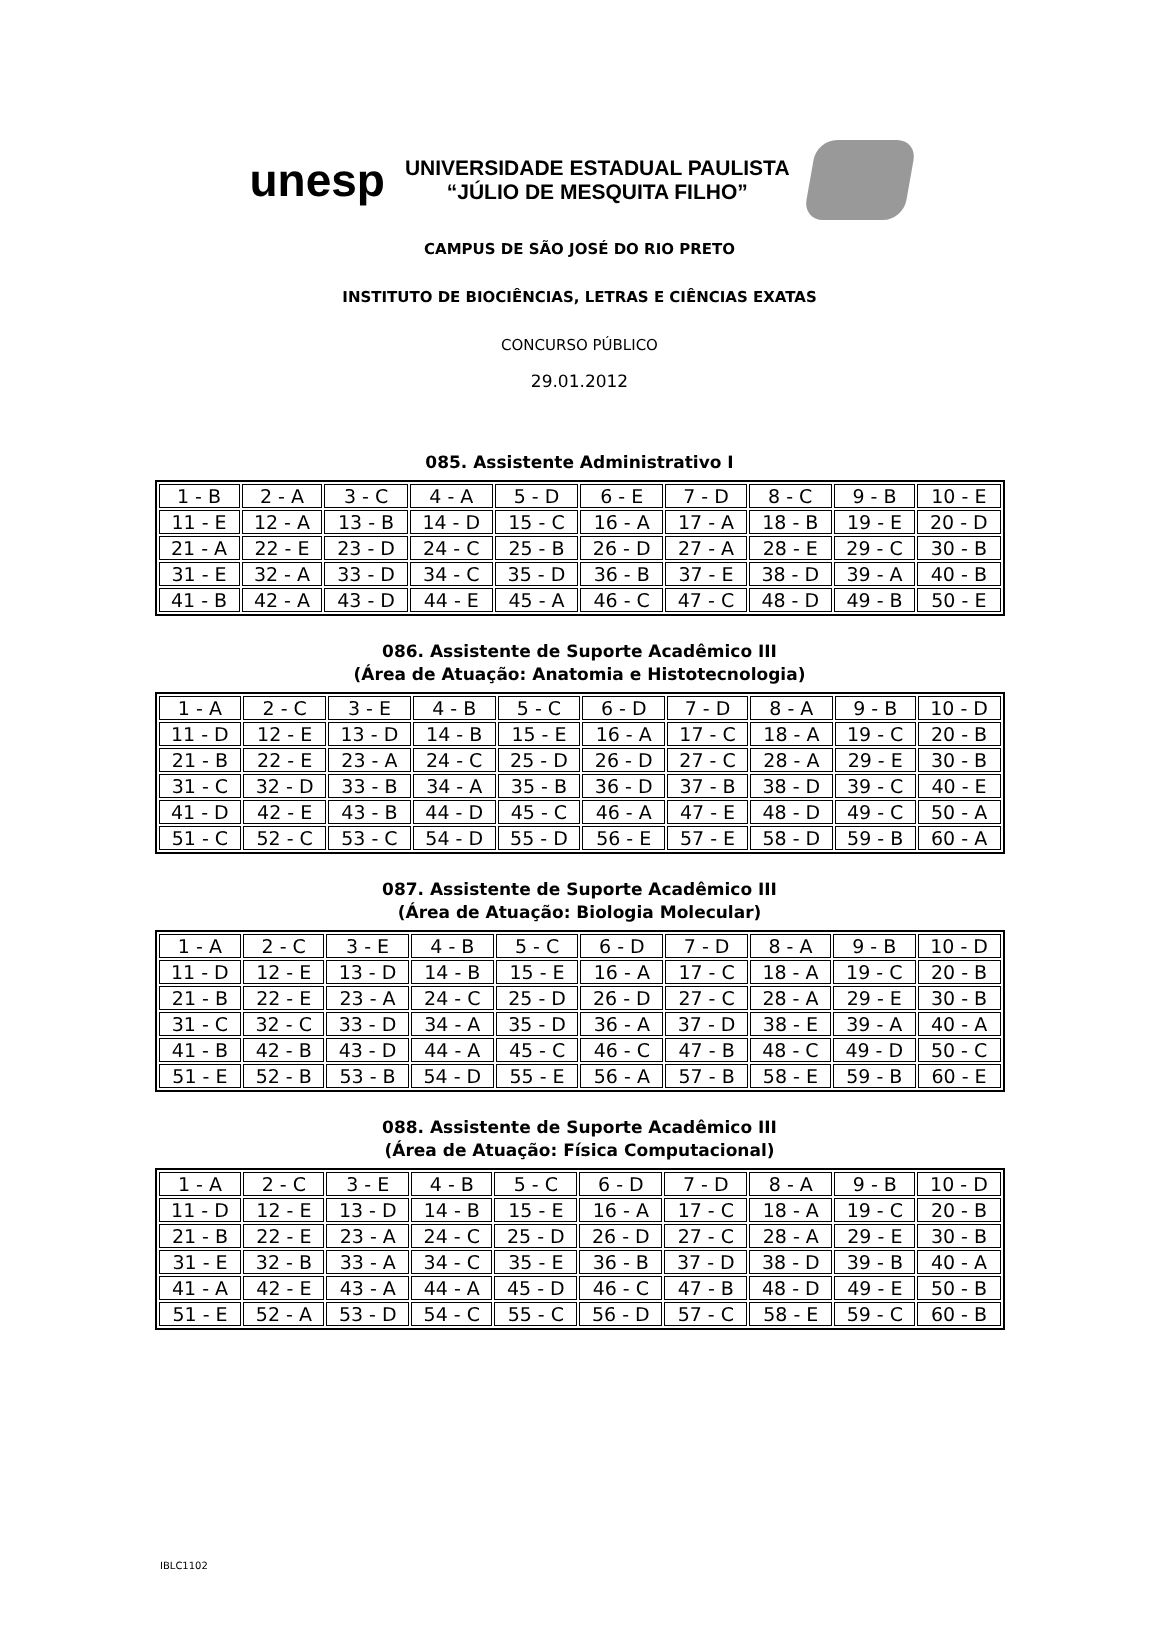unesp
UNIVERSIDADE ESTADUAL PAULISTA
“JÚLIO DE MESQUITA FILHO”
CAMPUS DE SÃO JOSÉ DO RIO PRETO
INSTITUTO DE BIOCIÊNCIAS, LETRAS E CIÊNCIAS EXATAS
CONCURSO PÚBLICO
29.01.2012
085. Assistente Administrativo I
| 1 - B | 2 - A | 3 - C | 4 - A | 5 - D | 6 - E | 7 - D | 8 - C | 9 - B | 10 - E |
| 11 - E | 12 - A | 13 - B | 14 - D | 15 - C | 16 - A | 17 - A | 18 - B | 19 - E | 20 - D |
| 21 - A | 22 - E | 23 - D | 24 - C | 25 - B | 26 - D | 27 - A | 28 - E | 29 - C | 30 - B |
| 31 - E | 32 - A | 33 - D | 34 - C | 35 - D | 36 - B | 37 - E | 38 - D | 39 - A | 40 - B |
| 41 - B | 42 - A | 43 - D | 44 - E | 45 - A | 46 - C | 47 - C | 48 - D | 49 - B | 50 - E |
086. Assistente de Suporte Acadêmico III
(Área de Atuação: Anatomia e Histotecnologia)
| 1 - A | 2 - C | 3 - E | 4 - B | 5 - C | 6 - D | 7 - D | 8 - A | 9 - B | 10 - D |
| 11 - D | 12 - E | 13 - D | 14 - B | 15 - E | 16 - A | 17 - C | 18 - A | 19 - C | 20 - B |
| 21 - B | 22 - E | 23 - A | 24 - C | 25 - D | 26 - D | 27 - C | 28 - A | 29 - E | 30 - B |
| 31 - C | 32 - D | 33 - B | 34 - A | 35 - B | 36 - D | 37 - B | 38 - D | 39 - C | 40 - E |
| 41 - D | 42 - E | 43 - B | 44 - D | 45 - C | 46 - A | 47 - E | 48 - D | 49 - C | 50 - A |
| 51 - C | 52 - C | 53 - C | 54 - D | 55 - D | 56 - E | 57 - E | 58 - D | 59 - B | 60 - A |
087. Assistente de Suporte Acadêmico III
(Área de Atuação: Biologia Molecular)
| 1 - A | 2 - C | 3 - E | 4 - B | 5 - C | 6 - D | 7 - D | 8 - A | 9 - B | 10 - D |
| 11 - D | 12 - E | 13 - D | 14 - B | 15 - E | 16 - A | 17 - C | 18 - A | 19 - C | 20 - B |
| 21 - B | 22 - E | 23 - A | 24 - C | 25 - D | 26 - D | 27 - C | 28 - A | 29 - E | 30 - B |
| 31 - C | 32 - C | 33 - D | 34 - A | 35 - D | 36 - A | 37 - D | 38 - E | 39 - A | 40 - A |
| 41 - B | 42 - B | 43 - D | 44 - A | 45 - C | 46 - C | 47 - B | 48 - C | 49 - D | 50 - C |
| 51 - E | 52 - B | 53 - B | 54 - D | 55 - E | 56 - A | 57 - B | 58 - E | 59 - B | 60 - E |
088. Assistente de Suporte Acadêmico III
(Área de Atuação: Física Computacional)
| 1 - A | 2 - C | 3 - E | 4 - B | 5 - C | 6 - D | 7 - D | 8 - A | 9 - B | 10 - D |
| 11 - D | 12 - E | 13 - D | 14 - B | 15 - E | 16 - A | 17 - C | 18 - A | 19 - C | 20 - B |
| 21 - B | 22 - E | 23 - A | 24 - C | 25 - D | 26 - D | 27 - C | 28 - A | 29 - E | 30 - B |
| 31 - E | 32 - B | 33 - A | 34 - C | 35 - E | 36 - B | 37 - D | 38 - D | 39 - B | 40 - A |
| 41 - A | 42 - E | 43 - A | 44 - A | 45 - D | 46 - C | 47 - B | 48 - D | 49 - E | 50 - B |
| 51 - E | 52 - A | 53 - D | 54 - C | 55 - C | 56 - D | 57 - C | 58 - E | 59 - C | 60 - B |
IBLC1102